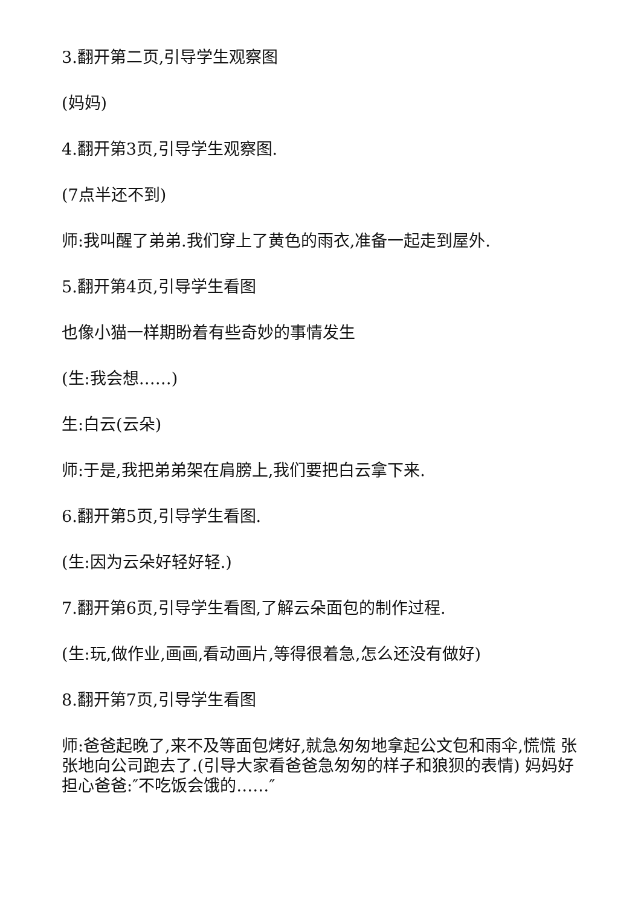3.翻开第二页,引导学生观察图
(妈妈)
4.翻开第3页,引导学生观察图.
(7点半还不到)
师:我叫醒了弟弟.我们穿上了黄色的雨衣,准备一起走到屋外.
5.翻开第4页,引导学生看图
也像小猫一样期盼着有些奇妙的事情发生
(生:我会想……)
生:白云(云朵)
师:于是,我把弟弟架在肩膀上,我们要把白云拿下来.
6.翻开第5页,引导学生看图.
(生:因为云朵好轻好轻.)
7.翻开第6页,引导学生看图,了解云朵面包的制作过程.
(生:玩,做作业,画画,看动画片,等得很着急,怎么还没有做好)
8.翻开第7页,引导学生看图
师:爸爸起晚了,来不及等面包烤好,就急匆匆地拿起公文包和雨伞,慌慌 张张地向公司跑去了.(引导大家看爸爸急匆匆的样子和狼狈的表情) 妈妈好担心爸爸:″不吃饭会饿的……″